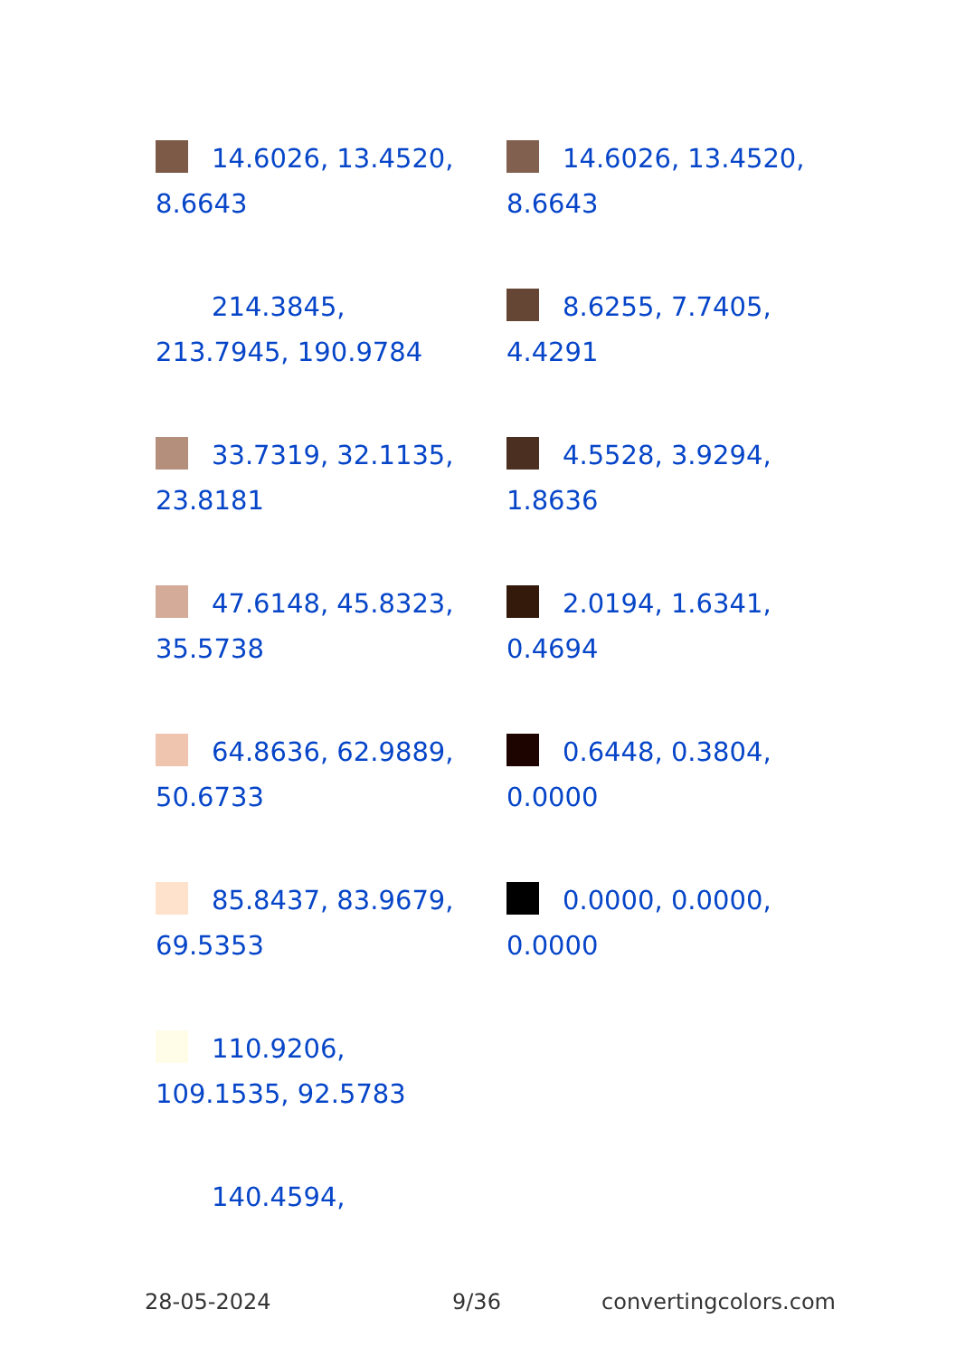14.6026, 13.4520, 8.6643
14.6026, 13.4520, 8.6643
214.3845, 213.7945, 190.9784
8.6255, 7.7405, 4.4291
33.7319, 32.1135, 23.8181
4.5528, 3.9294, 1.8636
47.6148, 45.8323, 35.5738
2.0194, 1.6341, 0.4694
64.8636, 62.9889, 50.6733
0.6448, 0.3804, 0.0000
85.8437, 83.9679, 69.5353
0.0000, 0.0000, 0.0000
110.9206, 109.1535, 92.5783
140.4594,
28-05-2024 9/36 convertingcolors.com